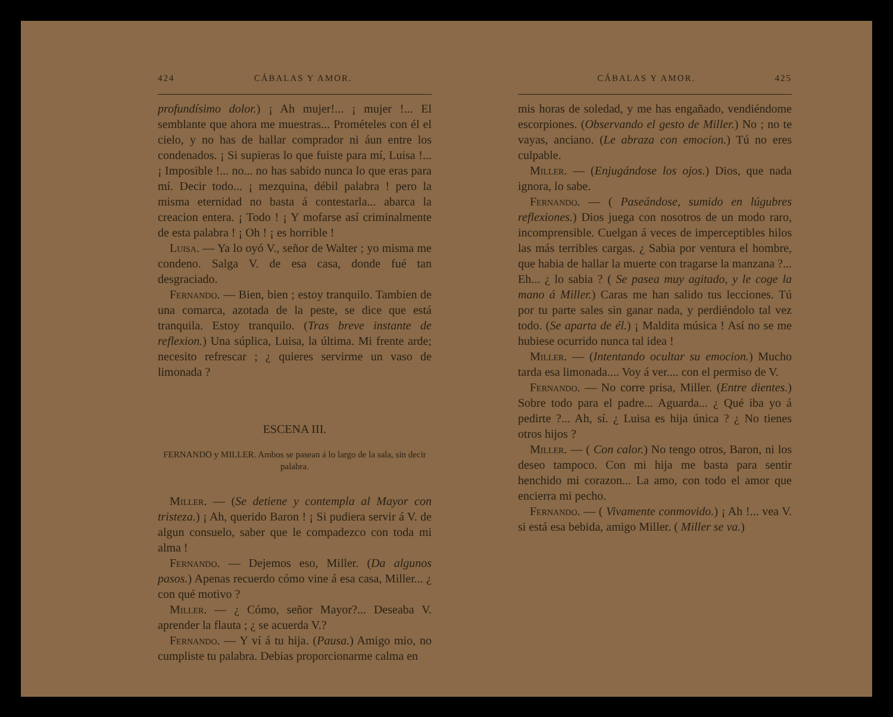424 CÁBALAS Y AMOR.
profundísimo dolor.) ¡ Ah mujer!... ¡ mujer !... El semblante que ahora me muestras... Promételes con él el cielo, y no has de hallar comprador ni áun entre los condenados. ¡ Si supieras lo que fuiste para mí, Luisa !... ¡ Imposible !... no... no has sabido nunca lo que eras para mí. Decir todo... ¡ mezquina, débil palabra ! pero la misma eternidad no basta á contestarla... abarca la creacion entera. ¡ Todo ! ¡ Y mofarse así criminalmente de esta palabra ! ¡ Oh ! ¡ es horrible !
Luisa. — Ya lo oyó V., señor de Walter ; yo misma me condeno. Salga V. de esa casa, donde fué tan desgraciado.
Fernando. — Bien, bien ; estoy tranquilo. Tambien de una comarca, azotada de la peste, se dice que está tranquila. Estoy tranquilo. (Tras breve instante de reflexion.) Una súplica, Luisa, la última. Mi frente arde; necesito refrescar ; ¿ quieres servirme un vaso de limonada ?
ESCENA III.
FERNANDO y MILLER. Ambos se pasean á lo largo de la sala, sin decir palabra.
Miller. — (Se detiene y contempla al Mayor con tristeza.) ¡ Ah, querido Baron ! ¡ Si pudiera servir á V. de algun consuelo, saber que le compadezco con toda mi alma !
Fernando. — Dejemos eso, Miller. (Da algunos pasos.) Apenas recuerdo cómo vine á esa casa, Miller... ¿ con qué motivo ?
Miller. — ¿ Cómo, señor Mayor?... Deseaba V. aprender la flauta ; ¿ se acuerda V.?
Fernando. — Y ví á tu hija. (Pausa.) Amigo mio, no cumpliste tu palabra. Debias proporcionarme calma en
CÁBALAS Y AMOR. 425
mis horas de soledad, y me has engañado, vendiéndome escorpiones. (Observando el gesto de Miller.) No ; no te vayas, anciano. (Le abraza con emocion.) Tú no eres culpable.
Miller. — (Enjugándose los ojos.) Dios, que nada ignora, lo sabe.
Fernando. — ( Paseándose, sumido en lúgubres reflexiones.) Dios juega con nosotros de un modo raro, incomprensible. Cuelgan á veces de imperceptibles hilos las más terribles cargas. ¿ Sabia por ventura el hombre, que habia de hallar la muerte con tragarse la manzana ?... Eh... ¿ lo sabia ? ( Se pasea muy agitado, y le coge la mano á Miller.) Caras me han salido tus lecciones. Tú por tu parte sales sin ganar nada, y perdiéndolo tal vez todo. (Se aparta de él.) ¡ Maldita música ! Así no se me hubiese ocurrido nunca tal idea !
Miller. — (Intentando ocultar su emocion.) Mucho tarda esa limonada.... Voy á ver.... con el permiso de V.
Fernando. — No corre prisa, Miller. (Entre dientes.) Sobre todo para el padre... Aguarda... ¿ Qué iba yo á pedirte ?... Ah, sí. ¿ Luisa es hija única ? ¿ No tienes otros hijos ?
Miller. — ( Con calor.) No tengo otros, Baron, ni los deseo tampoco. Con mi hija me basta para sentir henchido mi corazon... La amo, con todo el amor que encierra mi pecho.
Fernando. — ( Vivamente conmovido.) ¡ Ah !... vea V. si está esa bebida, amigo Miller. ( Miller se va.)